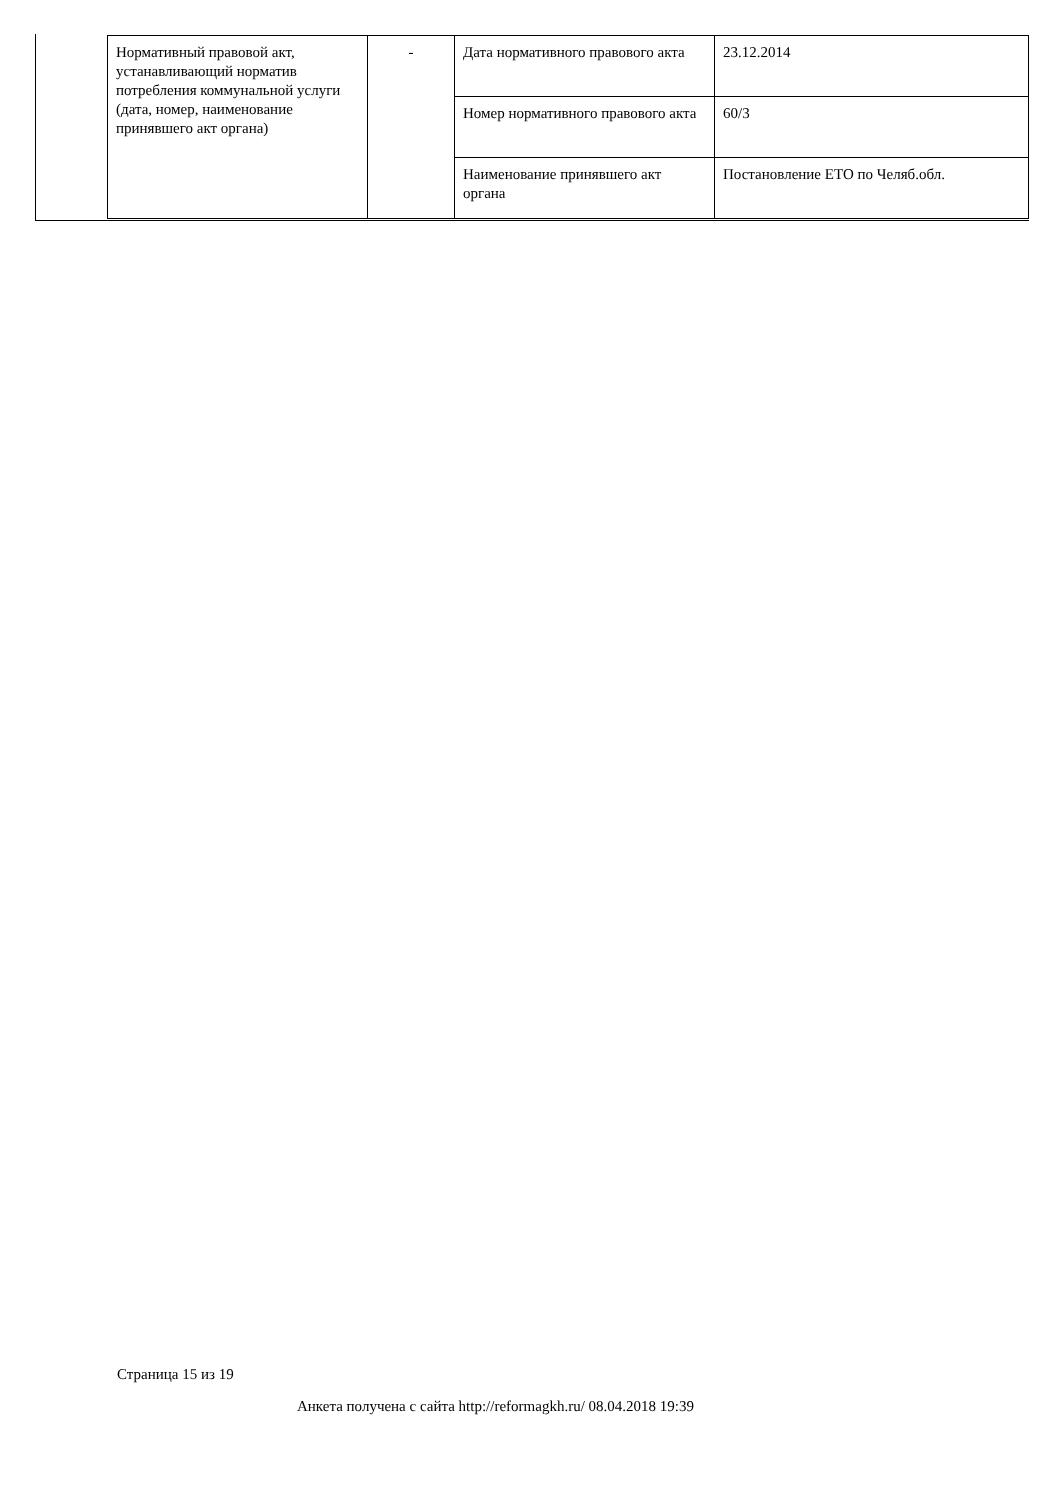| Нормативный правовой акт, устанавливающий норматив потребления коммунальной услуги (дата, номер, наименование принявшего акт органа) | - | Дата нормативного правового акта | 23.12.2014 |
| | | Номер нормативного правового акта | 60/3 |
| | | Наименование принявшего акт органа | Постановление ЕТО по Челяб.обл. |
Страница 15 из 19
Анкета получена с сайта http://reformagkh.ru/ 08.04.2018 19:39